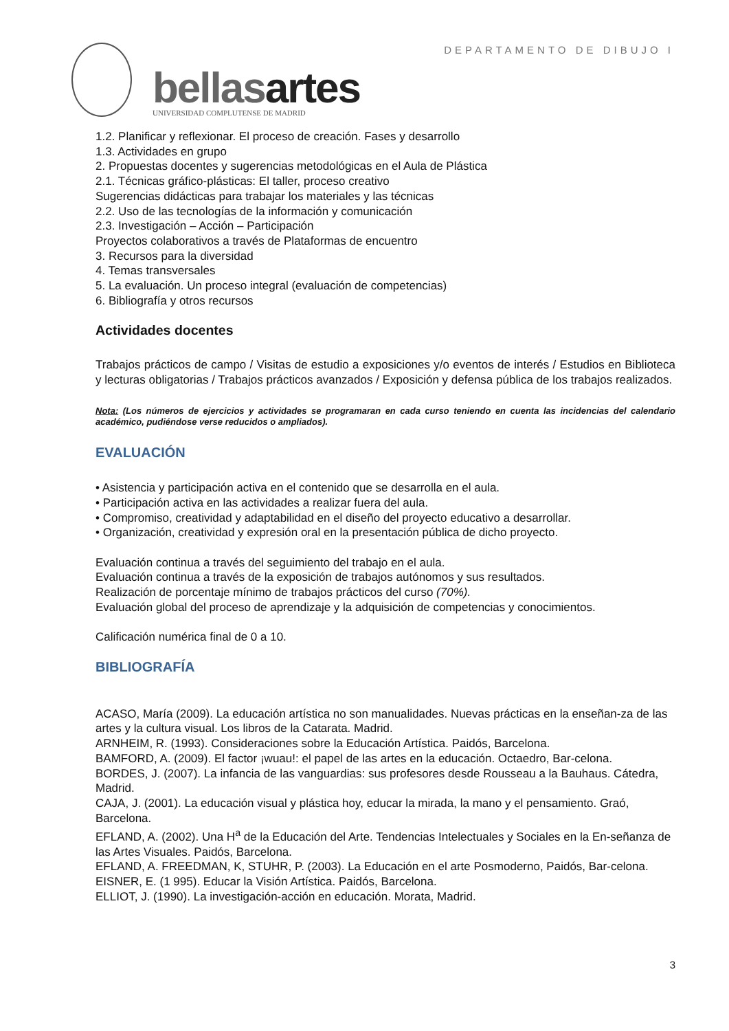DEPARTAMENTO DE DIBUJO I
bellasartes
UNIVERSIDAD COMPLUTENSE DE MADRID
1.2. Planificar y reflexionar. El proceso de creación. Fases y desarrollo
1.3. Actividades en grupo
2. Propuestas docentes y sugerencias metodológicas en el Aula de Plástica
2.1. Técnicas gráfico-plásticas: El taller, proceso creativo
Sugerencias didácticas para trabajar los materiales y las técnicas
2.2. Uso de las tecnologías de la información y comunicación
2.3. Investigación – Acción – Participación
Proyectos colaborativos a través de Plataformas de encuentro
3. Recursos para la diversidad
4. Temas transversales
5. La evaluación. Un proceso integral (evaluación de competencias)
6. Bibliografía y otros recursos
Actividades docentes
Trabajos prácticos de campo / Visitas de estudio a exposiciones y/o eventos de interés / Estudios en Biblioteca y lecturas obligatorias / Trabajos prácticos avanzados / Exposición y defensa pública de los trabajos realizados.
Nota: (Los números de ejercicios y actividades se programaran en cada curso teniendo en cuenta las incidencias del calendario académico, pudiéndose verse reducidos o ampliados).
EVALUACIÓN
• Asistencia y participación activa en el contenido que se desarrolla en el aula.
• Participación activa en las actividades a realizar fuera del aula.
• Compromiso, creatividad y adaptabilidad en el diseño del proyecto educativo a desarrollar.
• Organización, creatividad y expresión oral en la presentación pública de dicho proyecto.
Evaluación continua a través del seguimiento del trabajo en el aula.
Evaluación continua a través de la exposición de trabajos autónomos y sus resultados.
Realización de porcentaje mínimo de trabajos prácticos del curso (70%).
Evaluación global del proceso de aprendizaje y la adquisición de competencias y conocimientos.
Calificación numérica final de 0 a 10.
BIBLIOGRAFÍA
ACASO, María (2009). La educación artística no son manualidades. Nuevas prácticas en la enseñan-za de las artes y la cultura visual. Los libros de la Catarata. Madrid.
ARNHEIM, R. (1993). Consideraciones sobre la Educación Artística. Paidós, Barcelona.
BAMFORD, A. (2009). El factor ¡wuau!: el papel de las artes en la educación. Octaedro, Bar-celona.
BORDES, J. (2007). La infancia de las vanguardias: sus profesores desde Rousseau a la Bauhaus. Cátedra, Madrid.
CAJA, J. (2001). La educación visual y plástica hoy, educar la mirada, la mano y el pensamiento. Graó, Barcelona.
EFLAND, A. (2002). Una H<sup>a</sup> de la Educación del Arte. Tendencias Intelectuales y Sociales en la En-señanza de las Artes Visuales. Paidós, Barcelona.
EFLAND, A. FREEDMAN, K, STUHR, P. (2003). La Educación en el arte Posmoderno, Paidós, Bar-celona.
EISNER, E. (1 995). Educar la Visión Artística. Paidós, Barcelona.
ELLIOT, J. (1990). La investigación-acción en educación. Morata, Madrid.
3